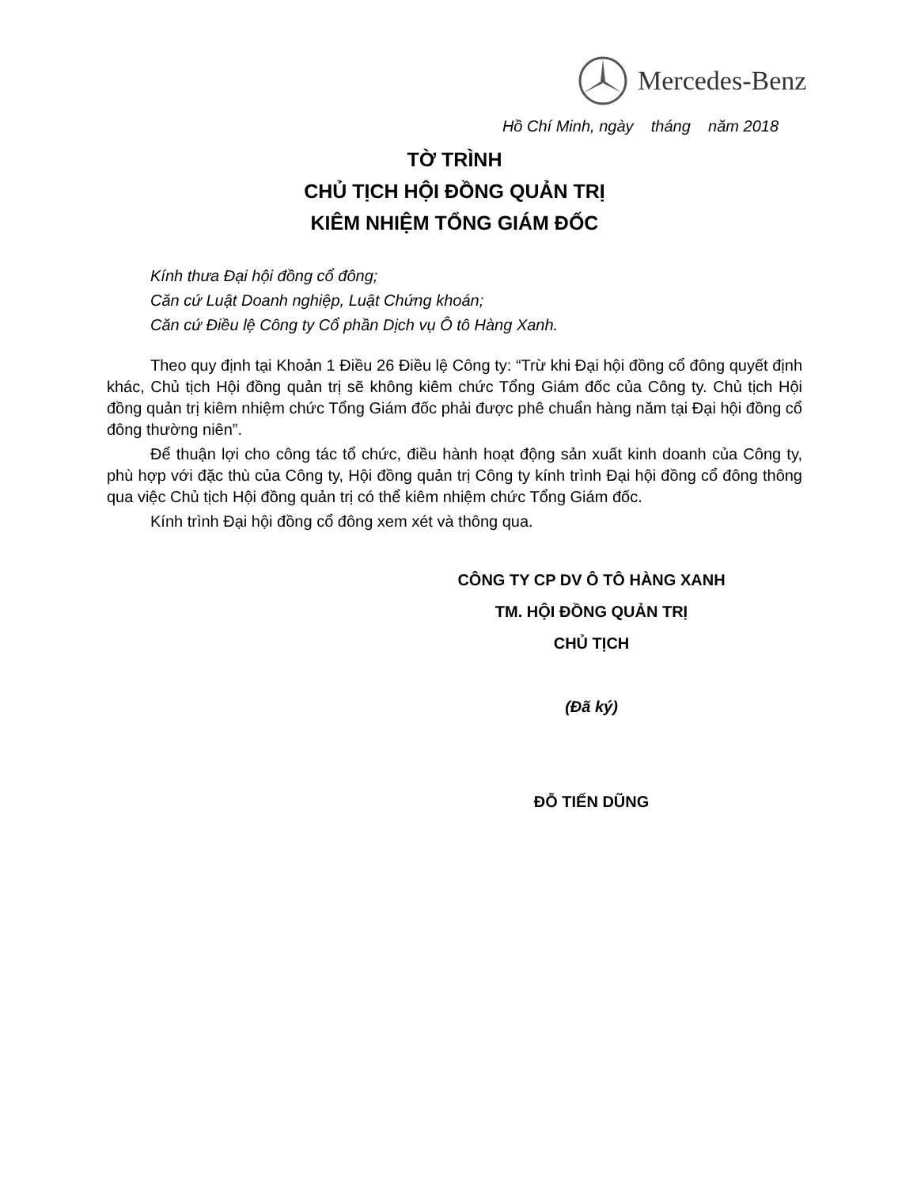Mercedes-Benz
Hồ Chí Minh, ngày tháng năm 2018
TỜ TRÌNH
CHỦ TỊCH HỘI ĐỒNG QUẢN TRỊ
KIÊM NHIỆM TỔNG GIÁM ĐỐC
Kính thưa Đại hội đồng cổ đông;
Căn cứ Luật Doanh nghiệp, Luật Chứng khoán;
Căn cứ Điều lệ Công ty Cổ phần Dịch vụ Ô tô Hàng Xanh.
Theo quy định tại Khoản 1 Điều 26 Điều lệ Công ty: “Trừ khi Đại hội đồng cổ đông quyết định khác, Chủ tịch Hội đồng quản trị sẽ không kiêm chức Tổng Giám đốc của Công ty. Chủ tịch Hội đồng quản trị kiêm nhiệm chức Tổng Giám đốc phải được phê chuẩn hàng năm tại Đại hội đồng cổ đông thường niên”.
Để thuận lợi cho công tác tổ chức, điều hành hoạt động sản xuất kinh doanh của Công ty, phù hợp với đặc thù của Công ty, Hội đồng quản trị Công ty kính trình Đại hội đồng cổ đông thông qua việc Chủ tịch Hội đồng quản trị có thể kiêm nhiệm chức Tổng Giám đốc.
Kính trình Đại hội đồng cổ đông xem xét và thông qua.
CÔNG TY CP DV Ô TÔ HÀNG XANH
TM. HỘI ĐỒNG QUẢN TRỊ
CHỦ TỊCH
(Đã ký)
ĐỖ TIẾN DŨNG